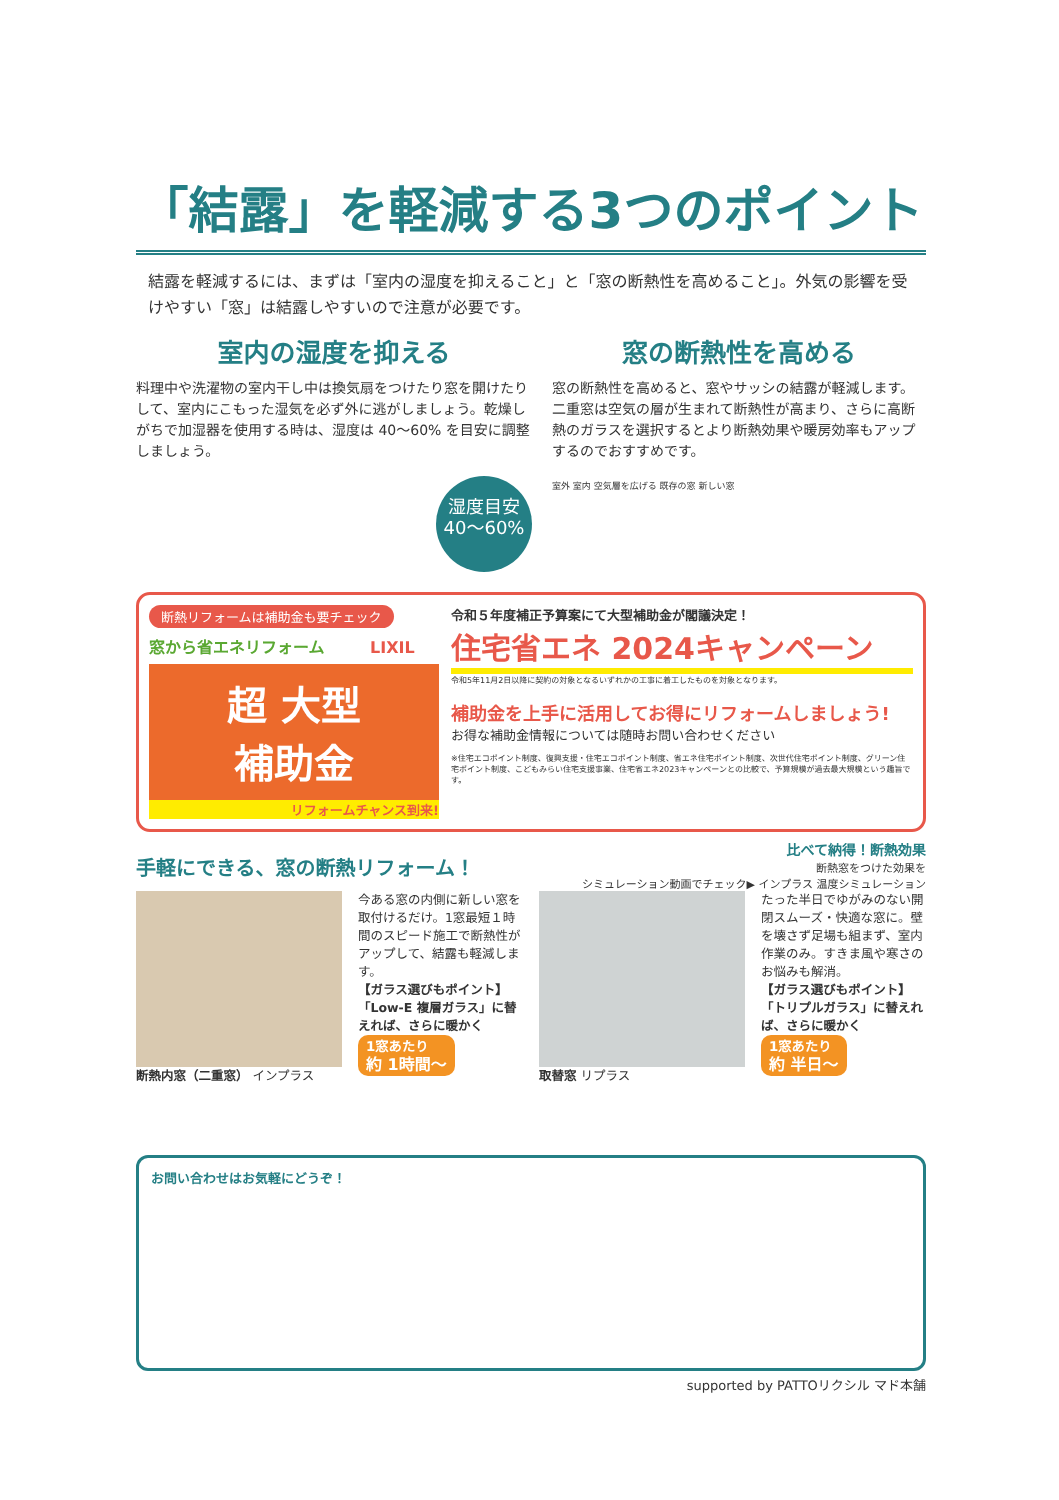「結露」を軽減する3つのポイント
結露を軽減するには、まずは「室内の湿度を抑えること」と「窓の断熱性を高めること」。外気の影響を受けやすい「窓」は結露しやすいので注意が必要です。
室内の湿度を抑える
料理中や洗濯物の室内干し中は換気扇をつけたり窓を開けたりして、室内にこもった湿気を必ず外に逃がしましょう。乾燥しがちで加湿器を使用する時は、湿度は 40〜60% を目安に調整しましょう。
湿度目安
40〜60%
窓の断熱性を高める
窓の断熱性を高めると、窓やサッシの結露が軽減します。二重窓は空気の層が生まれて断熱性が高まり、さらに高断熱のガラスを選択するとより断熱効果や暖房効率もアップするのでおすすめです。
室外 室内 空気層を広げる 既存の窓 新しい窓
断熱リフォームは補助金も要チェック
窓から省エネリフォーム LIXIL
超 大型
補助金
リフォームチャンス到来!
令和５年度補正予算案にて大型補助金が閣議決定！
住宅省エネ 2024キャンペーン
令和5年11月2日以降に契約の対象となるいずれかの工事に着工したものを対象となります。
補助金を上手に活用してお得にリフォームしましょう!
お得な補助金情報については随時お問い合わせください
※住宅エコポイント制度、復興支援・住宅エコポイント制度、省エネ住宅ポイント制度、次世代住宅ポイント制度、グリーン住宅ポイント制度、こどもみらい住宅支援事業、住宅省エネ2023キャンペーンとの比較で、予算規模が過去最大規模という趣旨です。
手軽にできる、窓の断熱リフォーム！
比べて納得！断熱効果
断熱窓をつけた効果を
シミュレーション動画でチェック▶ インプラス 温度シミュレーション
断熱内窓（二重窓） インプラス 今ある窓の内側に新しい窓を取付けるだけ。1窓最短１時間のスピード施工で断熱性がアップして、結露も軽減します。
【ガラス選びもポイント】「Low-E 複層ガラス」に替えれば、さらに暖かく
1窓あたり
約 1時間〜
取替窓 リプラス たった半日でゆがみのない開閉スムーズ・快適な窓に。壁を壊さず足場も組まず、室内作業のみ。すきま風や寒さのお悩みも解消。
【ガラス選びもポイント】「トリプルガラス」に替えれば、さらに暖かく
1窓あたり
約 半日〜
お問い合わせはお気軽にどうぞ！
supported by PATTOリクシル マド本舗